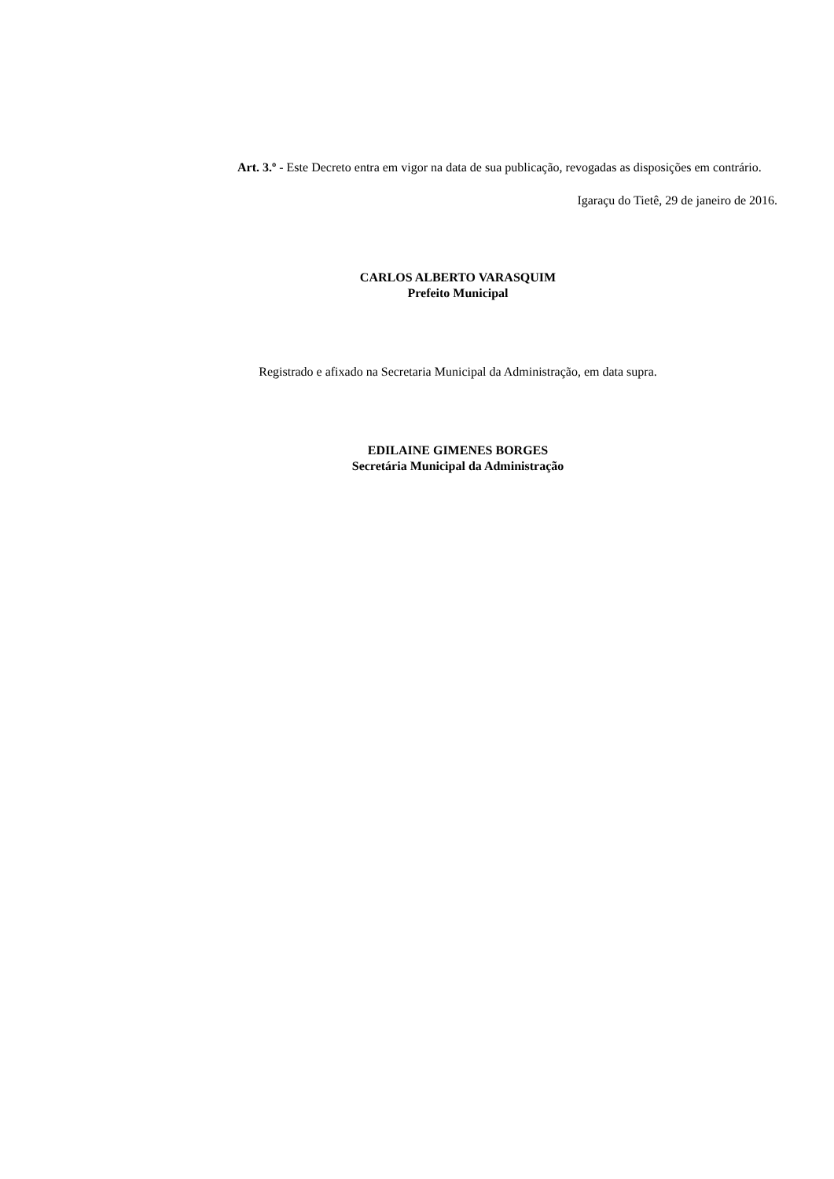Art. 3.º - Este Decreto entra em vigor na data de sua publicação, revogadas as disposições em contrário.
Igaraçu do Tietê, 29 de janeiro de 2016.
CARLOS ALBERTO VARASQUIM
Prefeito Municipal
Registrado e afixado na Secretaria Municipal da Administração, em data supra.
EDILAINE GIMENES BORGES
Secretária Municipal da Administração